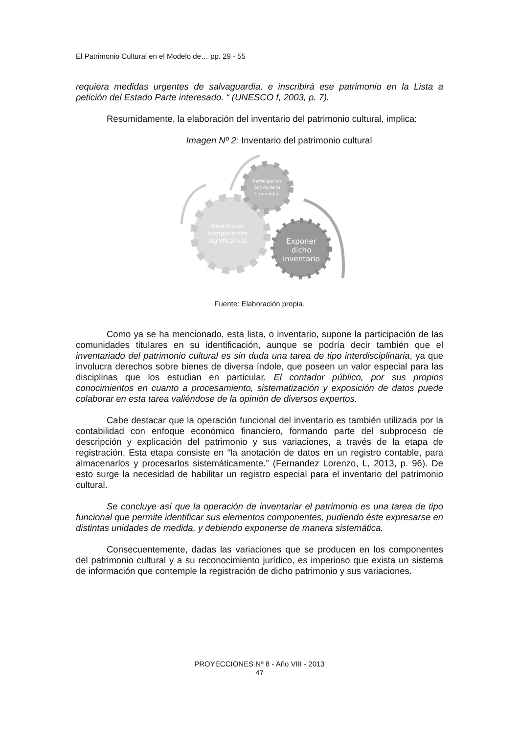El Patrimonio Cultural en el Modelo de… pp. 29 - 55
requiera medidas urgentes de salvaguardia, e inscribirá ese patrimonio en la Lista a petición del Estado Parte interesado. “ (UNESCO f, 2003, p. 7).
Resumidamente, la elaboración del inventario del patrimonio cultural, implica:
Imagen Nº 2: Inventario del patrimonio cultural
Participación
Activa de la
Comunidad
Inventariar
componentes
significativos
Exponer
dicho
inventario
Fuente: Elaboración propia.
Como ya se ha mencionado, esta lista, o inventario, supone la participación de las comunidades titulares en su identificación, aunque se podría decir también que el inventariado del patrimonio cultural es sin duda una tarea de tipo interdisciplinaria, ya que involucra derechos sobre bienes de diversa índole, que poseen un valor especial para las disciplinas que los estudian en particular. El contador público, por sus propios conocimientos en cuanto a procesamiento, sistematización y exposición de datos puede colaborar en esta tarea valiéndose de la opinión de diversos expertos.
Cabe destacar que la operación funcional del inventario es también utilizada por la contabilidad con enfoque económico financiero, formando parte del subproceso de descripción y explicación del patrimonio y sus variaciones, a través de la etapa de registración. Esta etapa consiste en “la anotación de datos en un registro contable, para almacenarlos y procesarlos sistemáticamente.” (Fernandez Lorenzo, L, 2013, p. 96). De esto surge la necesidad de habilitar un registro especial para el inventario del patrimonio cultural.
Se concluye así que la operación de inventariar el patrimonio es una tarea de tipo funcional que permite identificar sus elementos componentes, pudiendo éste expresarse en distintas unidades de medida, y debiendo exponerse de manera sistemática.
Consecuentemente, dadas las variaciones que se producen en los componentes del patrimonio cultural y a su reconocimiento jurídico, es imperioso que exista un sistema de información que contemple la registración de dicho patrimonio y sus variaciones.
PROYECCIONES Nº 8 - Año VIII - 2013
47